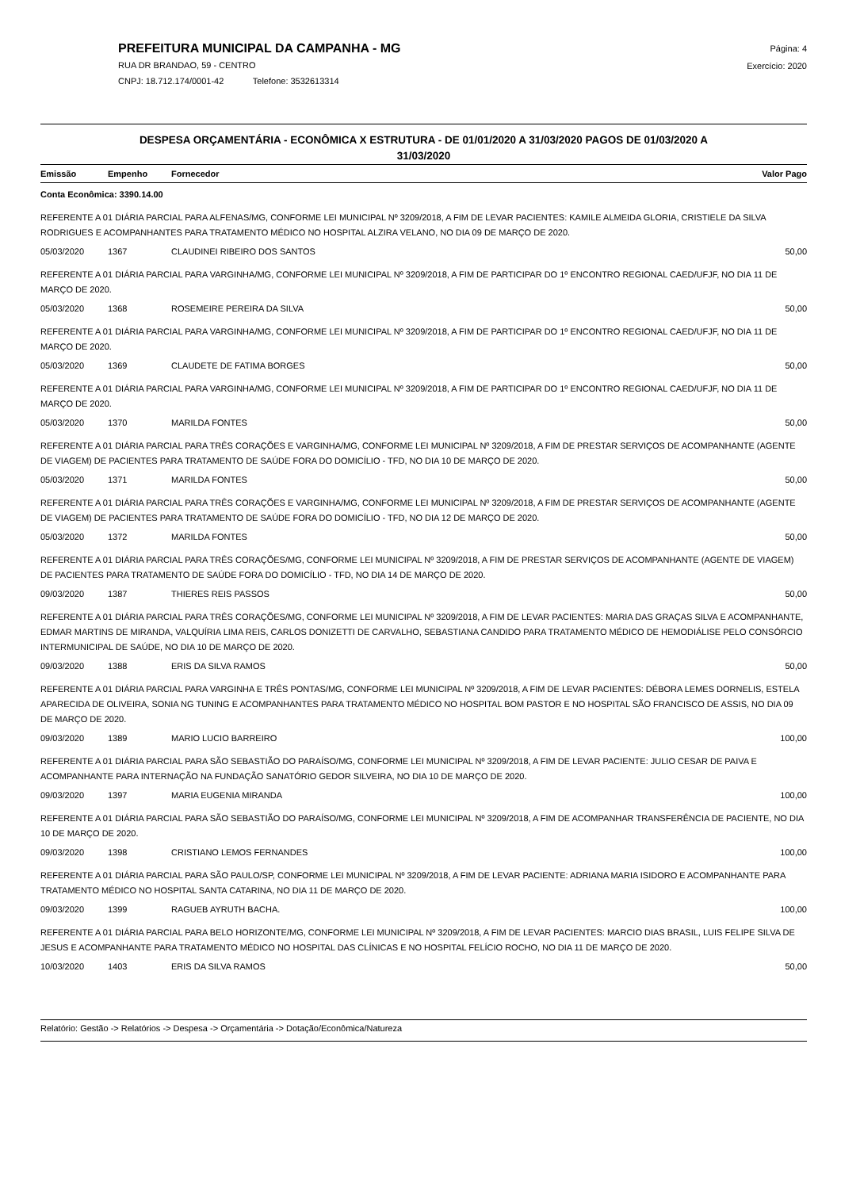PREFEITURA MUNICIPAL DA CAMPANHA - MG
RUA DR BRANDAO, 59 - CENTRO
CNPJ: 18.712.174/0001-42 Telefone: 3532613314
Página: 4
Exercício: 2020
DESPESA ORÇAMENTÁRIA - ECONÔMICA X ESTRUTURA - DE 01/01/2020 A 31/03/2020 PAGOS DE 01/03/2020 A
31/03/2020
| Emissão | Empenho | Fornecedor | Valor Pago |
| --- | --- | --- | --- |
| Conta Econômica: 3390.14.00 | | | |
| REFERENTE A 01 DIÁRIA PARCIAL PARA ALFENAS/MG, CONFORME LEI MUNICIPAL Nº 3209/2018, A FIM DE LEVAR PACIENTES: KAMILE ALMEIDA GLORIA, CRISTIELE DA SILVA RODRIGUES E ACOMPANHANTES PARA TRATAMENTO MÉDICO NO HOSPITAL ALZIRA VELANO, NO DIA 09 DE MARÇO DE 2020. | | | |
| 05/03/2020 | 1367 | CLAUDINEI RIBEIRO DOS SANTOS | 50,00 |
| REFERENTE A 01 DIÁRIA PARCIAL PARA VARGINHA/MG, CONFORME LEI MUNICIPAL Nº 3209/2018, A FIM DE PARTICIPAR DO 1º ENCONTRO REGIONAL CAED/UFJF, NO DIA 11 DE MARÇO DE 2020. | | | |
| 05/03/2020 | 1368 | ROSEMEIRE PEREIRA DA SILVA | 50,00 |
| REFERENTE A 01 DIÁRIA PARCIAL PARA VARGINHA/MG, CONFORME LEI MUNICIPAL Nº 3209/2018, A FIM DE PARTICIPAR DO 1º ENCONTRO REGIONAL CAED/UFJF, NO DIA 11 DE MARÇO DE 2020. | | | |
| 05/03/2020 | 1369 | CLAUDETE DE FATIMA BORGES | 50,00 |
| REFERENTE A 01 DIÁRIA PARCIAL PARA VARGINHA/MG, CONFORME LEI MUNICIPAL Nº 3209/2018, A FIM DE PARTICIPAR DO 1º ENCONTRO REGIONAL CAED/UFJF, NO DIA 11 DE MARÇO DE 2020. | | | |
| 05/03/2020 | 1370 | MARILDA FONTES | 50,00 |
| REFERENTE A 01 DIÁRIA PARCIAL PARA TRÊS CORAÇÕES E VARGINHA/MG, CONFORME LEI MUNICIPAL Nº 3209/2018, A FIM DE PRESTAR SERVIÇOS DE ACOMPANHANTE (AGENTE DE VIAGEM) DE PACIENTES PARA TRATAMENTO DE SAÚDE FORA DO DOMICÍLIO - TFD, NO DIA 10 DE MARÇO DE 2020. | | | |
| 05/03/2020 | 1371 | MARILDA FONTES | 50,00 |
| REFERENTE A 01 DIÁRIA PARCIAL PARA TRÊS CORAÇÕES E VARGINHA/MG, CONFORME LEI MUNICIPAL Nº 3209/2018, A FIM DE PRESTAR SERVIÇOS DE ACOMPANHANTE (AGENTE DE VIAGEM) DE PACIENTES PARA TRATAMENTO DE SAÚDE FORA DO DOMICÍLIO - TFD, NO DIA 12 DE MARÇO DE 2020. | | | |
| 05/03/2020 | 1372 | MARILDA FONTES | 50,00 |
| REFERENTE A 01 DIÁRIA PARCIAL PARA TRÊS CORAÇÕES/MG, CONFORME LEI MUNICIPAL Nº 3209/2018, A FIM DE PRESTAR SERVIÇOS DE ACOMPANHANTE (AGENTE DE VIAGEM) DE PACIENTES PARA TRATAMENTO DE SAÚDE FORA DO DOMICÍLIO - TFD, NO DIA 14 DE MARÇO DE 2020. | | | |
| 09/03/2020 | 1387 | THIERES REIS PASSOS | 50,00 |
| REFERENTE A 01 DIÁRIA PARCIAL PARA TRÊS CORAÇÕES/MG, CONFORME LEI MUNICIPAL Nº 3209/2018, A FIM DE LEVAR PACIENTES: MARIA DAS GRAÇAS SILVA E ACOMPANHANTE, EDMAR MARTINS DE MIRANDA, VALQUÍRIA LIMA REIS, CARLOS DONIZETTI DE CARVALHO, SEBASTIANA CANDIDO PARA TRATAMENTO MÉDICO DE HEMODIÁLISE PELO CONSÓRCIO INTERMUNICIPAL DE SAÚDE, NO DIA 10 DE MARÇO DE 2020. | | | |
| 09/03/2020 | 1388 | ERIS DA SILVA RAMOS | 50,00 |
| REFERENTE A 01 DIÁRIA PARCIAL PARA VARGINHA E TRÊS PONTAS/MG, CONFORME LEI MUNICIPAL Nº 3209/2018, A FIM DE LEVAR PACIENTES: DÉBORA LEMES DORNELIS, ESTELA APARECIDA DE OLIVEIRA, SONIA NG TUNING E ACOMPANHANTES PARA TRATAMENTO MÉDICO NO HOSPITAL BOM PASTOR E NO HOSPITAL SÃO FRANCISCO DE ASSIS, NO DIA 09 DE MARÇO DE 2020. | | | |
| 09/03/2020 | 1389 | MARIO LUCIO BARREIRO | 100,00 |
| REFERENTE A 01 DIÁRIA PARCIAL PARA SÃO SEBASTIÃO DO PARAÍSO/MG, CONFORME LEI MUNICIPAL Nº 3209/2018, A FIM DE LEVAR PACIENTE: JULIO CESAR DE PAIVA E ACOMPANHANTE PARA INTERNAÇÃO NA FUNDAÇÃO SANATÓRIO GEDOR SILVEIRA, NO DIA 10 DE MARÇO DE 2020. | | | |
| 09/03/2020 | 1397 | MARIA EUGENIA MIRANDA | 100,00 |
| REFERENTE A 01 DIÁRIA PARCIAL PARA SÃO SEBASTIÃO DO PARAÍSO/MG, CONFORME LEI MUNICIPAL Nº 3209/2018, A FIM DE ACOMPANHAR TRANSFERÊNCIA DE PACIENTE, NO DIA 10 DE MARÇO DE 2020. | | | |
| 09/03/2020 | 1398 | CRISTIANO LEMOS FERNANDES | 100,00 |
| REFERENTE A 01 DIÁRIA PARCIAL PARA SÃO PAULO/SP, CONFORME LEI MUNICIPAL Nº 3209/2018, A FIM DE LEVAR PACIENTE: ADRIANA MARIA ISIDORO E ACOMPANHANTE PARA TRATAMENTO MÉDICO NO HOSPITAL SANTA CATARINA, NO DIA 11 DE MARÇO DE 2020. | | | |
| 09/03/2020 | 1399 | RAGUEB AYRUTH BACHA. | 100,00 |
| REFERENTE A 01 DIÁRIA PARCIAL PARA BELO HORIZONTE/MG, CONFORME LEI MUNICIPAL Nº 3209/2018, A FIM DE LEVAR PACIENTES: MARCIO DIAS BRASIL, LUIS FELIPE SILVA DE JESUS E ACOMPANHANTE PARA TRATAMENTO MÉDICO NO HOSPITAL DAS CLÍNICAS E NO HOSPITAL FELÍCIO ROCHO, NO DIA 11 DE MARÇO DE 2020. | | | |
| 10/03/2020 | 1403 | ERIS DA SILVA RAMOS | 50,00 |
Relatório: Gestão -> Relatórios -> Despesa -> Orçamentária -> Dotação/Econômica/Natureza